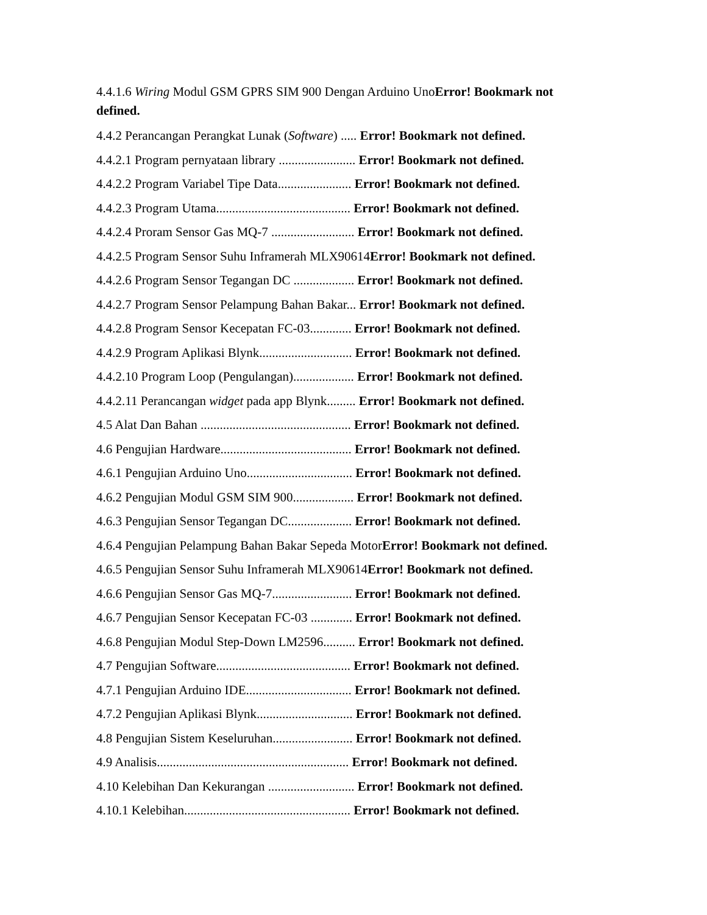4.4.1.6 Wiring Modul GSM GPRS SIM 900 Dengan Arduino UnoError! Bookmark not defined.
4.4.2 Perancangan Perangkat Lunak (Software) ..... Error! Bookmark not defined.
4.4.2.1 Program pernyataan library ........................ Error! Bookmark not defined.
4.4.2.2 Program Variabel Tipe Data....................... Error! Bookmark not defined.
4.4.2.3 Program Utama.......................................... Error! Bookmark not defined.
4.4.2.4 Proram Sensor Gas MQ-7 .......................... Error! Bookmark not defined.
4.4.2.5 Program Sensor Suhu Inframerah MLX90614Error! Bookmark not defined.
4.4.2.6 Program Sensor Tegangan DC ................... Error! Bookmark not defined.
4.4.2.7 Program Sensor Pelampung Bahan Bakar... Error! Bookmark not defined.
4.4.2.8 Program Sensor Kecepatan FC-03............. Error! Bookmark not defined.
4.4.2.9 Program Aplikasi Blynk............................. Error! Bookmark not defined.
4.4.2.10 Program Loop (Pengulangan)................... Error! Bookmark not defined.
4.4.2.11 Perancangan widget pada app Blynk......... Error! Bookmark not defined.
4.5 Alat Dan Bahan ............................................... Error! Bookmark not defined.
4.6 Pengujian Hardware......................................... Error! Bookmark not defined.
4.6.1 Pengujian Arduino Uno................................. Error! Bookmark not defined.
4.6.2 Pengujian Modul GSM SIM 900................... Error! Bookmark not defined.
4.6.3 Pengujian Sensor Tegangan DC.................... Error! Bookmark not defined.
4.6.4 Pengujian Pelampung Bahan Bakar Sepeda MotorError! Bookmark not defined.
4.6.5 Pengujian Sensor Suhu Inframerah MLX90614Error! Bookmark not defined.
4.6.6 Pengujian Sensor Gas MQ-7......................... Error! Bookmark not defined.
4.6.7 Pengujian Sensor Kecepatan FC-03 ............. Error! Bookmark not defined.
4.6.8 Pengujian Modul Step-Down LM2596.......... Error! Bookmark not defined.
4.7 Pengujian Software.......................................... Error! Bookmark not defined.
4.7.1 Pengujian Arduino IDE................................. Error! Bookmark not defined.
4.7.2 Pengujian Aplikasi Blynk.............................. Error! Bookmark not defined.
4.8 Pengujian Sistem Keseluruhan......................... Error! Bookmark not defined.
4.9 Analisis............................................................ Error! Bookmark not defined.
4.10 Kelebihan Dan Kekurangan ........................... Error! Bookmark not defined.
4.10.1 Kelebihan.................................................... Error! Bookmark not defined.